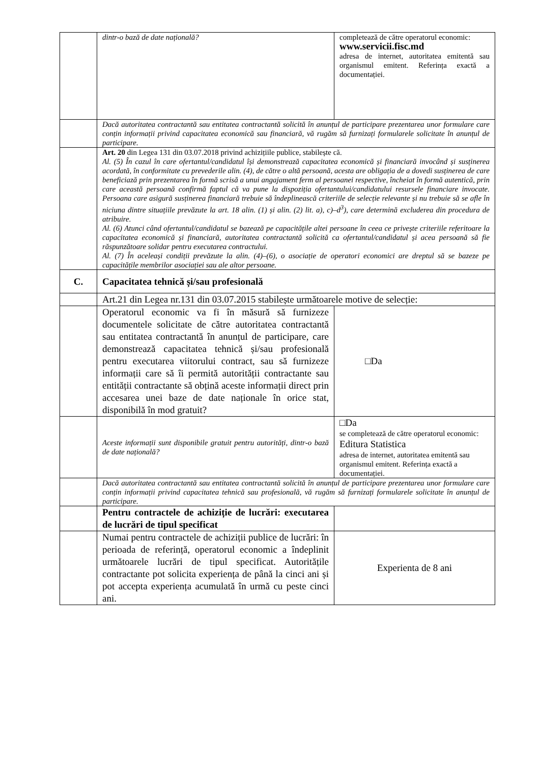| | dintr-o bază de date națională? | completează de către operatorul economic: www.servicii.fisc.md adresa de internet, autoritatea emitentă sau organismul emitent. Referința exactă a documentației. |
| | Dacă autoritatea contractantă sau entitatea contractantă solicită în anunțul de participare prezentarea unor formulare care conțin informații privind capacitatea economică sau financiară, vă rugăm să furnizați formularele solicitate în anunțul de participare. | |
| | Art. 20 din Legea 131 din 03.07.2018 privind achizițiile publice, stabilește că. Al. (5) În cazul în care ofertantul/candidatul își demonstrează capacitatea economică și financiară invocând și susținerea acordată, în conformitate cu prevederile alin. (4), de către o altă persoană, acesta are obligația de a dovedi susținerea de care beneficiază prin prezentarea în formă scrisă a unui angajament ferm al persoanei respective, încheiat în formă autentică, prin care această persoană confirmă faptul că va pune la dispoziția ofertantului/candidatului resursele financiare invocate. Persoana care asigură susținerea financiară trebuie să îndeplinească criteriile de selecție relevante și nu trebuie să se afle în niciuna dintre situațiile prevăzute la art. 18 alin. (1) și alin. (2) lit. a), c)–d<sup>3</sup>), care determină excluderea din procedura de atribuire. Al. (6) Atunci când ofertantul/candidatul se bazează pe capacitățile altei persoane în ceea ce privește criteriile referitoare la capacitatea economică și financiară, autoritatea contractantă solicită ca ofertantul/candidatul și acea persoană să fie răspunzătoare solidar pentru executarea contractului. Al. (7) În aceleași condiții prevăzute la alin. (4)–(6), o asociație de operatori economici are dreptul să se bazeze pe capacitățile membrilor asociației sau ale altor persoane. | |
| C. | Capacitatea tehnică și/sau profesională | |
| | Art.21 din Legea nr.131 din 03.07.2015 stabilește următoarele motive de selecție: | |
| | Operatorul economic va fi în măsură să furnizeze documentele solicitate de către autoritatea contractantă sau entitatea contractantă în anunțul de participare, care demonstrează capacitatea tehnică și/sau profesională pentru executarea viitorului contract, sau să furnizeze informații care să îi permită autorității contractante sau entității contractante să obțină aceste informații direct prin accesarea unei baze de date naționale în orice stat, disponibilă în mod gratuit? | □Da |
| | Aceste informații sunt disponibile gratuit pentru autorități, dintr-o bază de date națională? | □Da se completează de către operatorul economic: Editura Statistica adresa de internet, autoritatea emitentă sau organismul emitent. Referința exactă a documentației. |
| | Dacă autoritatea contractantă sau entitatea contractantă solicită în anunțul de participare prezentarea unor formulare care conțin informații privind capacitatea tehnică sau profesională, vă rugăm să furnizați formularele solicitate în anunțul de participare. | |
| | Pentru contractele de achiziție de lucrări: executarea de lucrări de tipul specificat | |
| | Numai pentru contractele de achiziții publice de lucrări: în perioada de referință, operatorul economic a îndeplinit următoarele lucrări de tipul specificat. Autoritățile contractante pot solicita experiența de până la cinci ani și pot accepta experiența acumulată în urmă cu peste cinci ani. | Experienta de 8 ani |